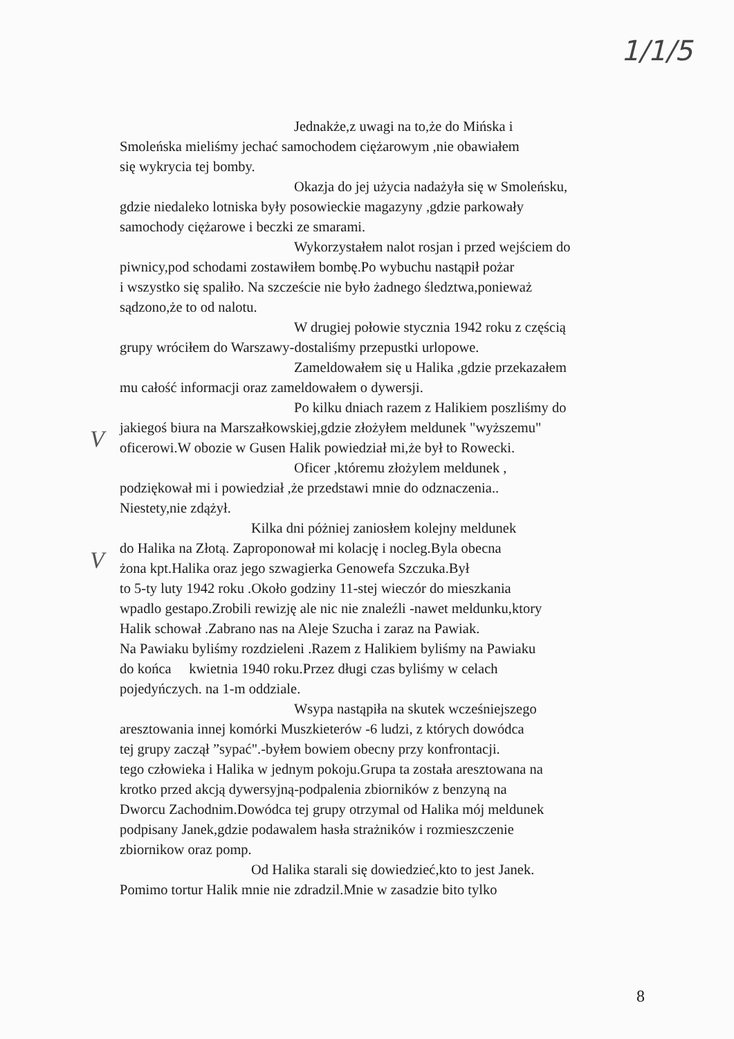1/1/5
Jednakże,z uwagi na to,że do Mińska i
Smoleńska mieliśmy jechać samochodem ciężarowym ,nie obawiałem
się wykrycia tej bomby.
Okazja do jej użycia nadażyła się w Smoleńsku,
gdzie niedaleko lotniska były posowieckie magazyny ,gdzie parkowały
samochody ciężarowe i beczki ze smarami.
Wykorzystałem nalot rosjan i przed wejściem do
piwnicy,pod schodami zostawiłem bombę.Po wybuchu nastąpił pożar
i wszystko się spaliło. Na szczeście nie było żadnego śledztwa,ponieważ
sądzono,że to od nalotu.
W drugiej połowie stycznia 1942 roku z częścią
grupy wróciłem do Warszawy-dostaliśmy przepustki urlopowe.
Zameldowałem się u Halika ,gdzie przekazałem
mu całość informacji oraz zameldowałem o dywersji.
Po kilku dniach razem z Halikiem poszliśmy do
jakiegoś biura na Marszałkowskiej,gdzie złożyłem meldunek "wyższemu"
oficerowi.W obozie w Gusen Halik powiedział mi,że był to Rowecki.
Oficer ,któremu złożylem meldunek ,
podziękował mi i powiedział ,że przedstawi mnie do odznaczenia..
Niestety,nie zdążył.
Kilka dni póżniej zaniosłem kolejny meldunek
do Halika na Złotą. Zaproponował mi kolację i nocleg.Byla obecna
żona kpt.Halika oraz jego szwagierka Genowefa Szczuka.Był
to 5-ty luty 1942 roku .Około godziny 11-stej wieczór do mieszkania
wpadlo gestapo.Zrobili rewizję ale nic nie znaleźli -nawet meldunku,ktory
Halik schował .Zabrano nas na Aleje Szucha i zaraz na Pawiak.
Na Pawiaku byliśmy rozdzieleni .Razem z Halikiem byliśmy na Pawiaku
do końca kwietnia 1940 roku.Przez długi czas byliśmy w celach
pojedyńczych. na 1-m oddziale.
Wsypa nastąpiła na skutek wcześniejszego
aresztowania innej komórki Muszkieterów -6 ludzi, z których dowódca
tej grupy zaczął ”sypać".-byłem bowiem obecny przy konfrontacji.
tego człowieka i Halika w jednym pokoju.Grupa ta została aresztowana na
krotko przed akcją dywersyjną-podpalenia zbiorników z benzyną na
Dworcu Zachodnim.Dowódca tej grupy otrzymal od Halika mój meldunek
podpisany Janek,gdzie podawalem hasła strażników i rozmieszczenie
zbiornikow oraz pomp.
Od Halika starali się dowiedzieć,kto to jest Janek.
Pomimo tortur Halik mnie nie zdradzil.Mnie w zasadzie bito tylko
V
V
8